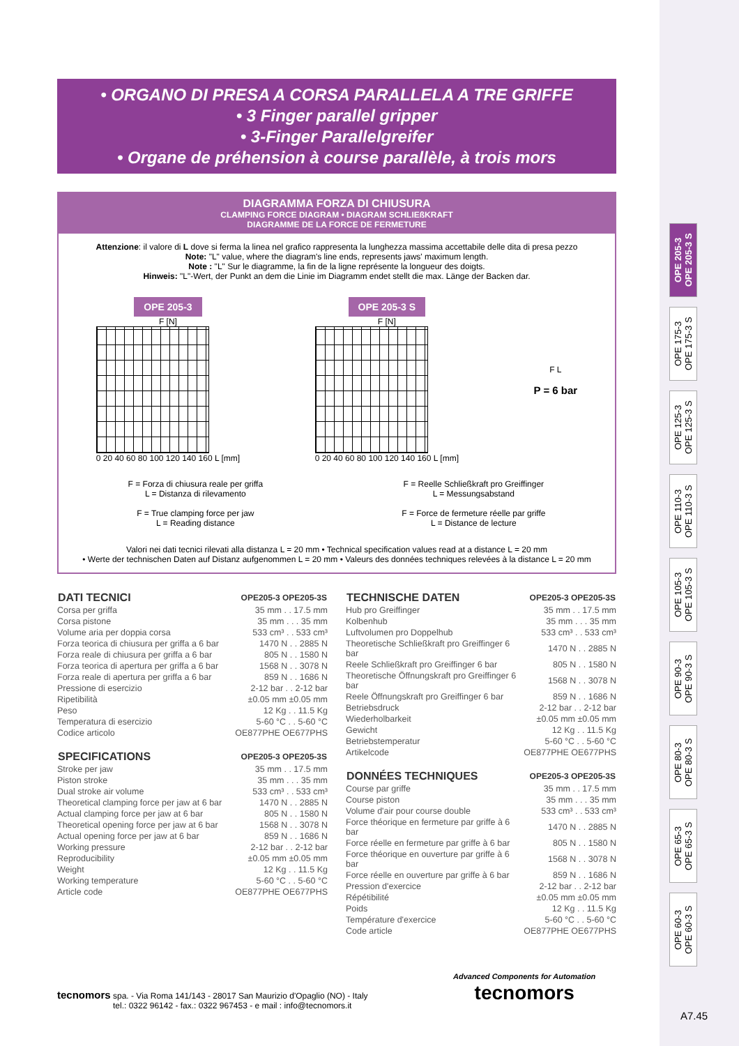OPE 205-3
OPE 205-3 S
OPE 175-3
OPE 175-3 S
OPE 125-3
OPE 125-3 S
OPE 110-3
OPE 110-3 S
OPE 105-3
OPE 105-3 S
OPE 90-3
OPE 90-3 S
OPE 80-3
OPE 80-3 S
OPE 65-3
OPE 65-3 S
OPE 60-3
OPE 60-3 S
• ORGANO DI PRESA A CORSA PARALLELA A TRE GRIFFE
• 3 Finger parallel gripper
• 3-Finger Parallelgreifer
• Organe de préhension à course parallèle, à trois mors
DIAGRAMMA FORZA DI CHIUSURA
CLAMPING FORCE DIAGRAM • DIAGRAM SCHLIEßKRAFT
DIAGRAMME DE LA FORCE DE FERMETURE
Attenzione: il valore di L dove si ferma la linea nel grafico rappresenta la lunghezza massima accettabile delle dita di presa pezzo
Note: "L" value, where the diagram's line ends, represents jaws' maximum length.
Note : "L" Sur le diagramme, la fin de la ligne représente la longueur des doigts.
Hinweis: "L"-Wert, der Punkt an dem die Linie im Diagramm endet stellt die max. Länge der Backen dar.
OPE 205-3
F [N]
0 20 40 60 80 100 120 140 160 L [mm]
OPE 205-3 S
F [N]
0 20 40 60 80 100 120 140 160 L [mm]
F L
P = 6 bar
F = Forza di chiusura reale per griffa
L = Distanza di rilevamento
F = True clamping force per jaw
L = Reading distance
F = Reelle Schließkraft pro Greiffinger
L = Messungsabstand
F = Force de fermeture réelle par griffe
L = Distance de lecture
Valori nei dati tecnici rilevati alla distanza L = 20 mm • Technical specification values read at a distance L = 20 mm
• Werte der technischen Daten auf Distanz aufgenommen L = 20 mm • Valeurs des données techniques relevées à la distance L = 20 mm
| DATI TECNICI | OPE205-3 OPE205-3S |
| --- | --- |
| Corsa per griffa | 35 mm . . 17.5 mm |
| Corsa pistone | 35 mm . . . 35 mm |
| Volume aria per doppia corsa | 533 cm³ . . 533 cm³ |
| Forza teorica di chiusura per griffa a 6 bar | 1470 N . . 2885 N |
| Forza reale di chiusura per griffa a 6 bar | 805 N . . 1580 N |
| Forza teorica di apertura per griffa a 6 bar | 1568 N . . 3078 N |
| Forza reale di apertura per griffa a 6 bar | 859 N . . 1686 N |
| Pressione di esercizio | 2-12 bar . . 2-12 bar |
| Ripetibilità | ±0.05 mm ±0.05 mm |
| Peso | 12 Kg . . 11.5 Kg |
| Temperatura di esercizio | 5-60 °C . . 5-60 °C |
| Codice articolo | OE877PHE OE677PHS |
| SPECIFICATIONS | OPE205-3 OPE205-3S |
| --- | --- |
| Stroke per jaw | 35 mm . . 17.5 mm |
| Piston stroke | 35 mm . . . 35 mm |
| Dual stroke air volume | 533 cm³ . . 533 cm³ |
| Theoretical clamping force per jaw at 6 bar | 1470 N . . 2885 N |
| Actual clamping force per jaw at 6 bar | 805 N . . 1580 N |
| Theoretical opening force per jaw at 6 bar | 1568 N . . 3078 N |
| Actual opening force per jaw at 6 bar | 859 N . . 1686 N |
| Working pressure | 2-12 bar . . 2-12 bar |
| Reproducibility | ±0.05 mm ±0.05 mm |
| Weight | 12 Kg . . 11.5 Kg |
| Working temperature | 5-60 °C . . 5-60 °C |
| Article code | OE877PHE OE677PHS |
| TECHNISCHE DATEN | OPE205-3 OPE205-3S |
| --- | --- |
| Hub pro Greiffinger | 35 mm . . 17.5 mm |
| Kolbenhub | 35 mm . . . 35 mm |
| Luftvolumen pro Doppelhub | 533 cm³ . . 533 cm³ |
| Theoretische Schließkraft pro Greiffinger 6 bar | 1470 N . . 2885 N |
| Reele Schließkraft pro Greiffinger 6 bar | 805 N . . 1580 N |
| Theoretische Öffnungskraft pro Greiffinger 6 bar | 1568 N . . 3078 N |
| Reele Öffnungskraft pro Greiffinger 6 bar | 859 N . . 1686 N |
| Betriebsdruck | 2-12 bar . . 2-12 bar |
| Wiederholbarkeit | ±0.05 mm ±0.05 mm |
| Gewicht | 12 Kg . . 11.5 Kg |
| Betriebstemperatur | 5-60 °C . . 5-60 °C |
| Artikelcode | OE877PHE OE677PHS |
| DONNÉES TECHNIQUES | OPE205-3 OPE205-3S |
| --- | --- |
| Course par griffe | 35 mm . . 17.5 mm |
| Course piston | 35 mm . . . 35 mm |
| Volume d'air pour course double | 533 cm³ . . 533 cm³ |
| Force théorique en fermeture par griffe à 6 bar | 1470 N . . 2885 N |
| Force réelle en fermeture par griffe à 6 bar | 805 N . . 1580 N |
| Force théorique en ouverture par griffe à 6 bar | 1568 N . . 3078 N |
| Force réelle en ouverture par griffe à 6 bar | 859 N . . 1686 N |
| Pression d'exercice | 2-12 bar . . 2-12 bar |
| Répétibilité | ±0.05 mm ±0.05 mm |
| Poids | 12 Kg . . 11.5 Kg |
| Température d'exercice | 5-60 °C . . 5-60 °C |
| Code article | OE877PHE OE677PHS |
tecnomors spa. - Via Roma 141/143 - 28017 San Maurizio d'Opaglio (NO) - Italy
tel.: 0322 96142 - fax.: 0322 967453 - e mail : info@tecnomors.it
Advanced Components for Automation
tecnomors
A7.45